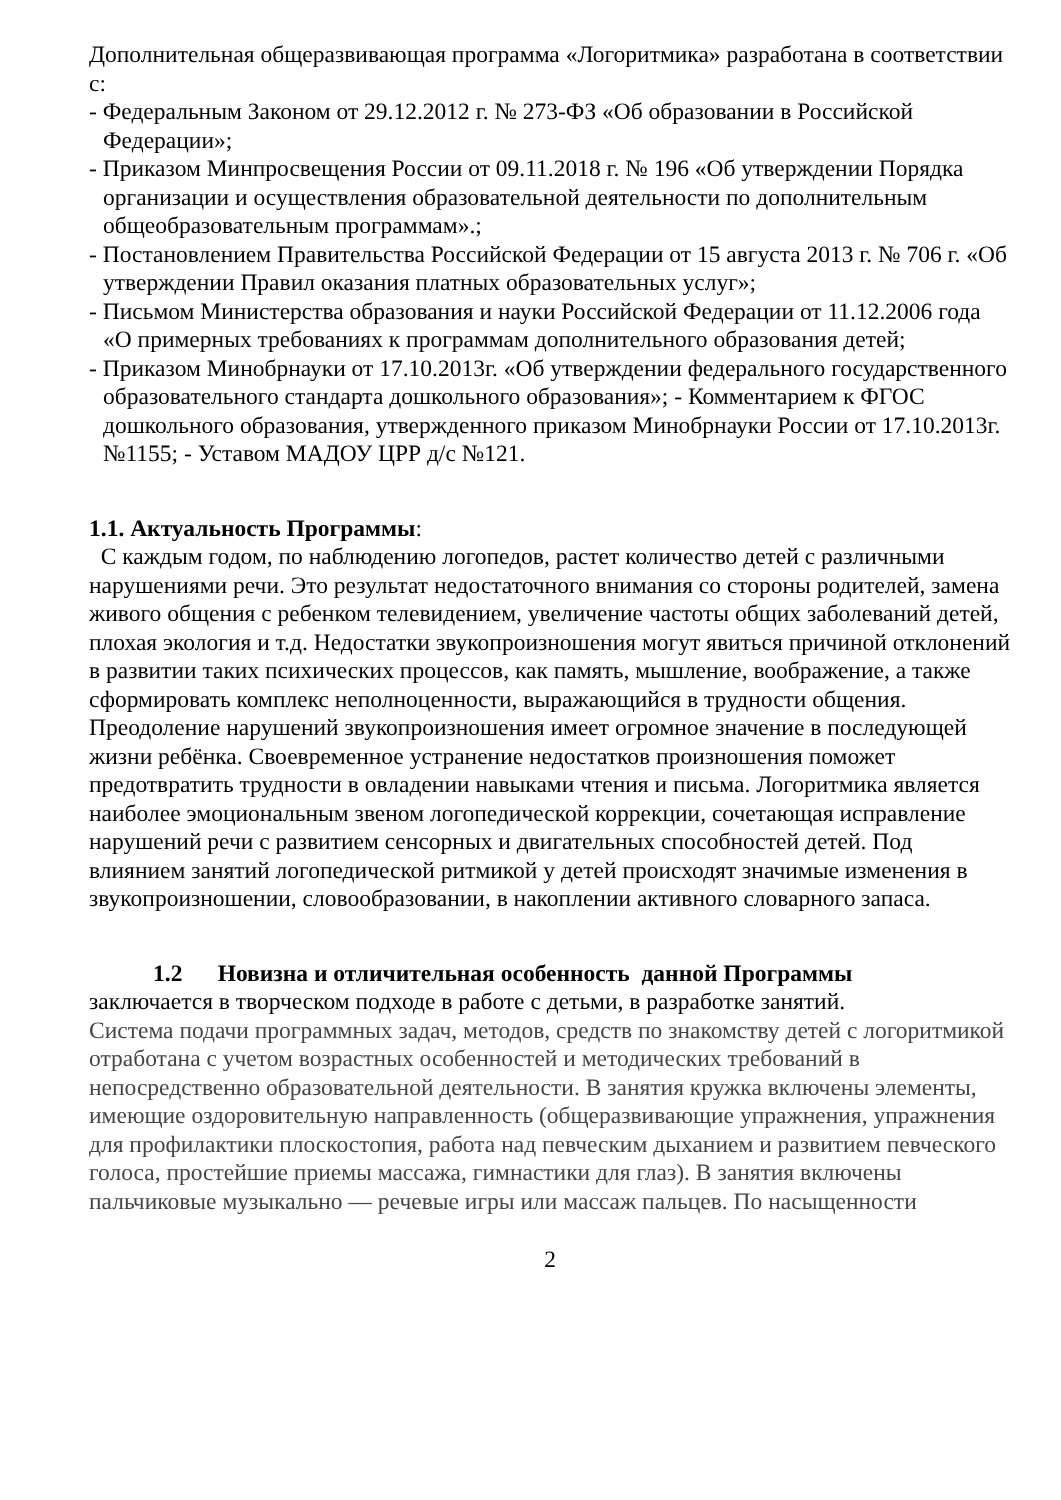Дополнительная общеразвивающая программа «Логоритмика» разработана в соответствии с:
- Федеральным Законом от 29.12.2012 г. № 273-ФЗ «Об образовании в Российской Федерации»;
- Приказом Минпросвещения России от 09.11.2018 г. № 196 «Об утверждении Порядка организации и осуществления образовательной деятельности по дополнительным общеобразовательным программам».;
- Постановлением Правительства Российской Федерации от 15 августа 2013 г. № 706 г. «Об утверждении Правил оказания платных образовательных услуг»;
- Письмом Министерства образования и науки Российской Федерации от 11.12.2006 года «О примерных требованиях к программам дополнительного образования детей;
- Приказом Минобрнауки от 17.10.2013г. «Об утверждении федерального государственного образовательного стандарта дошкольного образования»; - Комментарием к ФГОС дошкольного образования, утвержденного приказом Минобрнауки России от 17.10.2013г. №1155; - Уставом МАДОУ ЦРР д/с №121.
1.1. Актуальность Программы:
С каждым годом, по наблюдению логопедов, растет количество детей с различными нарушениями речи. Это результат недостаточного внимания со стороны родителей, замена живого общения с ребенком телевидением, увеличение частоты общих заболеваний детей, плохая экология и т.д. Недостатки звукопроизношения могут явиться причиной отклонений в развитии таких психических процессов, как память, мышление, воображение, а также сформировать комплекс неполноценности, выражающийся в трудности общения.
Преодоление нарушений звукопроизношения имеет огромное значение в последующей жизни ребёнка. Своевременное устранение недостатков произношения поможет предотвратить трудности в овладении навыками чтения и письма. Логоритмика является наиболее эмоциональным звеном логопедической коррекции, сочетающая исправление нарушений речи с развитием сенсорных и двигательных способностей детей. Под влиянием занятий логопедической ритмикой у детей происходят значимые изменения в звукопроизношении, словообразовании, в накоплении активного словарного запаса.
1.2 Новизна и отличительная особенность данной Программы
заключается в творческом подходе в работе с детьми, в разработке занятий.
Система подачи программных задач, методов, средств по знакомству детей с логоритмикой отработана с учетом возрастных особенностей и методических требований в непосредственно образовательной деятельности. В занятия кружка включены элементы, имеющие оздоровительную направленность (общеразвивающие упражнения, упражнения для профилактики плоскостопия, работа над певческим дыханием и развитием певческого голоса, простейшие приемы массажа, гимнастики для глаз). В занятия включены пальчиковые музыкально — речевые игры или массаж пальцев. По насыщенности
2